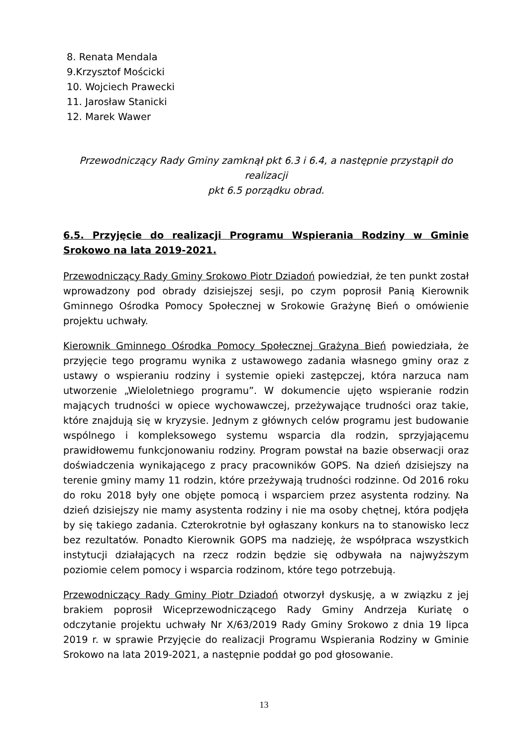8. Renata Mendala
9.Krzysztof Mościcki
10. Wojciech Prawecki
11. Jarosław Stanicki
12. Marek Wawer
Przewodniczący Rady Gminy zamknął pkt 6.3 i 6.4, a następnie przystąpił do realizacji
pkt 6.5 porządku obrad.
6.5. Przyjęcie do realizacji Programu Wspierania Rodziny w Gminie Srokowo na lata 2019-2021.
Przewodniczący Rady Gminy Srokowo Piotr Dziadoń powiedział, że ten punkt został wprowadzony pod obrady dzisiejszej sesji, po czym poprosił Panią Kierownik Gminnego Ośrodka Pomocy Społecznej w Srokowie Grażynę Bień o omówienie projektu uchwały.
Kierownik Gminnego Ośrodka Pomocy Społecznej Grażyna Bień powiedziała, że przyjęcie tego programu wynika z ustawowego zadania własnego gminy oraz z ustawy o wspieraniu rodziny i systemie opieki zastępczej, która narzuca nam utworzenie „Wieloletniego programu”. W dokumencie ujęto wspieranie rodzin mających trudności w opiece wychowawczej, przeżywające trudności oraz takie, które znajdują się w kryzysie. Jednym z głównych celów programu jest budowanie wspólnego i kompleksowego systemu wsparcia dla rodzin, sprzyjającemu prawidłowemu funkcjonowaniu rodziny. Program powstał na bazie obserwacji oraz doświadczenia wynikającego z pracy pracowników GOPS. Na dzień dzisiejszy na terenie gminy mamy 11 rodzin, które przeżywają trudności rodzinne. Od 2016 roku do roku 2018 były one objęte pomocą i wsparciem przez asystenta rodziny. Na dzień dzisiejszy nie mamy asystenta rodziny i nie ma osoby chętnej, która podjęła by się takiego zadania. Czterokrotnie był ogłaszany konkurs na to stanowisko lecz bez rezultatów. Ponadto Kierownik GOPS ma nadzieję, że współpraca wszystkich instytucji działających na rzecz rodzin będzie się odbywała na najwyższym poziomie celem pomocy i wsparcia rodzinom, które tego potrzebują.
Przewodniczący Rady Gminy Piotr Dziadoń otworzył dyskusję, a w związku z jej brakiem poprosił Wiceprzewodniczącego Rady Gminy Andrzeja Kuriatę o odczytanie projektu uchwały Nr X/63/2019 Rady Gminy Srokowo z dnia 19 lipca 2019 r. w sprawie Przyjęcie do realizacji Programu Wspierania Rodziny w Gminie Srokowo na lata 2019-2021, a następnie poddał go pod głosowanie.
13